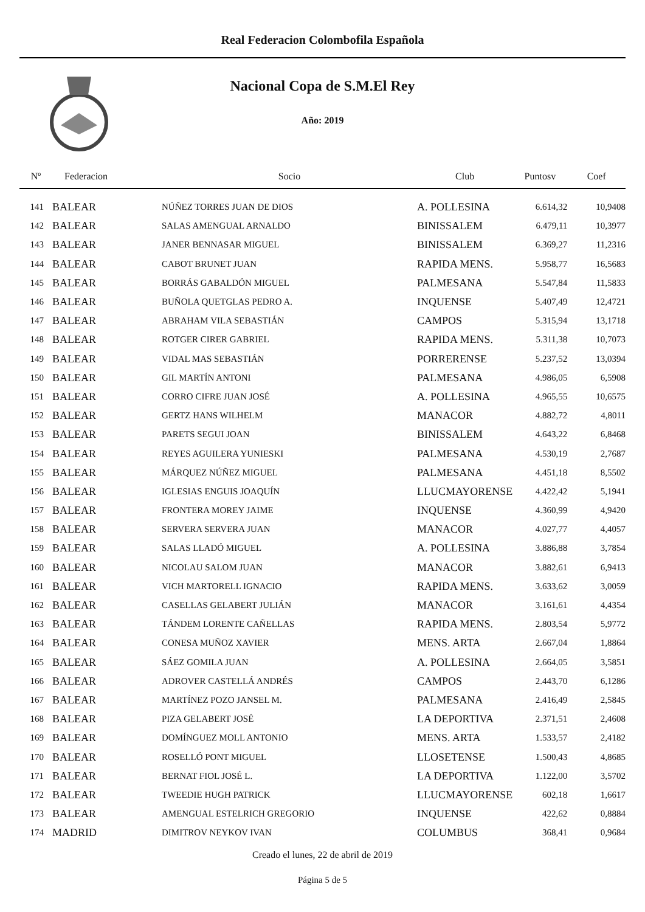Real Federacion Colombofila Española
Nacional Copa de S.M.El Rey
Año: 2019
| Nº | Federacion | Socio | Club | Puntosv | Coef |
| --- | --- | --- | --- | --- | --- |
| 141 | BALEAR | NÚÑEZ TORRES JUAN DE DIOS | A. POLLESINA | 6.614,32 | 10,9408 |
| 142 | BALEAR | SALAS AMENGUAL ARNALDO | BINISSALEM | 6.479,11 | 10,3977 |
| 143 | BALEAR | JANER BENNASAR MIGUEL | BINISSALEM | 6.369,27 | 11,2316 |
| 144 | BALEAR | CABOT BRUNET JUAN | RAPIDA MENS. | 5.958,77 | 16,5683 |
| 145 | BALEAR | BORRÁS GABALDÓN MIGUEL | PALMESANA | 5.547,84 | 11,5833 |
| 146 | BALEAR | BUÑOLA QUETGLAS PEDRO A. | INQUENSE | 5.407,49 | 12,4721 |
| 147 | BALEAR | ABRAHAM VILA SEBASTIÁN | CAMPOS | 5.315,94 | 13,1718 |
| 148 | BALEAR | ROTGER CIRER GABRIEL | RAPIDA MENS. | 5.311,38 | 10,7073 |
| 149 | BALEAR | VIDAL MAS SEBASTIÁN | PORRERENSE | 5.237,52 | 13,0394 |
| 150 | BALEAR | GIL MARTÍN ANTONI | PALMESANA | 4.986,05 | 6,5908 |
| 151 | BALEAR | CORRO CIFRE JUAN JOSÉ | A. POLLESINA | 4.965,55 | 10,6575 |
| 152 | BALEAR | GERTZ HANS WILHELM | MANACOR | 4.882,72 | 4,8011 |
| 153 | BALEAR | PARETS SEGUI JOAN | BINISSALEM | 4.643,22 | 6,8468 |
| 154 | BALEAR | REYES AGUILERA YUNIESKI | PALMESANA | 4.530,19 | 2,7687 |
| 155 | BALEAR | MÁRQUEZ NÚÑEZ MIGUEL | PALMESANA | 4.451,18 | 8,5502 |
| 156 | BALEAR | IGLESIAS ENGUIS JOAQUÍN | LLUCMAYORENSE | 4.422,42 | 5,1941 |
| 157 | BALEAR | FRONTERA MOREY JAIME | INQUENSE | 4.360,99 | 4,9420 |
| 158 | BALEAR | SERVERA SERVERA JUAN | MANACOR | 4.027,77 | 4,4057 |
| 159 | BALEAR | SALAS LLADÓ MIGUEL | A. POLLESINA | 3.886,88 | 3,7854 |
| 160 | BALEAR | NICOLAU SALOM JUAN | MANACOR | 3.882,61 | 6,9413 |
| 161 | BALEAR | VICH MARTORELL IGNACIO | RAPIDA MENS. | 3.633,62 | 3,0059 |
| 162 | BALEAR | CASELLAS GELABERT JULIÁN | MANACOR | 3.161,61 | 4,4354 |
| 163 | BALEAR | TÁNDEM LORENTE CAÑELLAS | RAPIDA MENS. | 2.803,54 | 5,9772 |
| 164 | BALEAR | CONESA MUÑOZ XAVIER | MENS. ARTA | 2.667,04 | 1,8864 |
| 165 | BALEAR | SÁEZ GOMILA JUAN | A. POLLESINA | 2.664,05 | 3,5851 |
| 166 | BALEAR | ADROVER CASTELLÁ ANDRÉS | CAMPOS | 2.443,70 | 6,1286 |
| 167 | BALEAR | MARTÍNEZ POZO JANSEL M. | PALMESANA | 2.416,49 | 2,5845 |
| 168 | BALEAR | PIZA GELABERT JOSÉ | LA DEPORTIVA | 2.371,51 | 2,4608 |
| 169 | BALEAR | DOMÍNGUEZ MOLL ANTONIO | MENS. ARTA | 1.533,57 | 2,4182 |
| 170 | BALEAR | ROSELLÓ PONT MIGUEL | LLOSETENSE | 1.500,43 | 4,8685 |
| 171 | BALEAR | BERNAT FIOL JOSÉ L. | LA DEPORTIVA | 1.122,00 | 3,5702 |
| 172 | BALEAR | TWEEDIE HUGH PATRICK | LLUCMAYORENSE | 602,18 | 1,6617 |
| 173 | BALEAR | AMENGUAL ESTELRICH GREGORIO | INQUENSE | 422,62 | 0,8884 |
| 174 | MADRID | DIMITROV NEYKOV IVAN | COLUMBUS | 368,41 | 0,9684 |
Creado el lunes, 22 de abril de 2019
Página 5 de 5